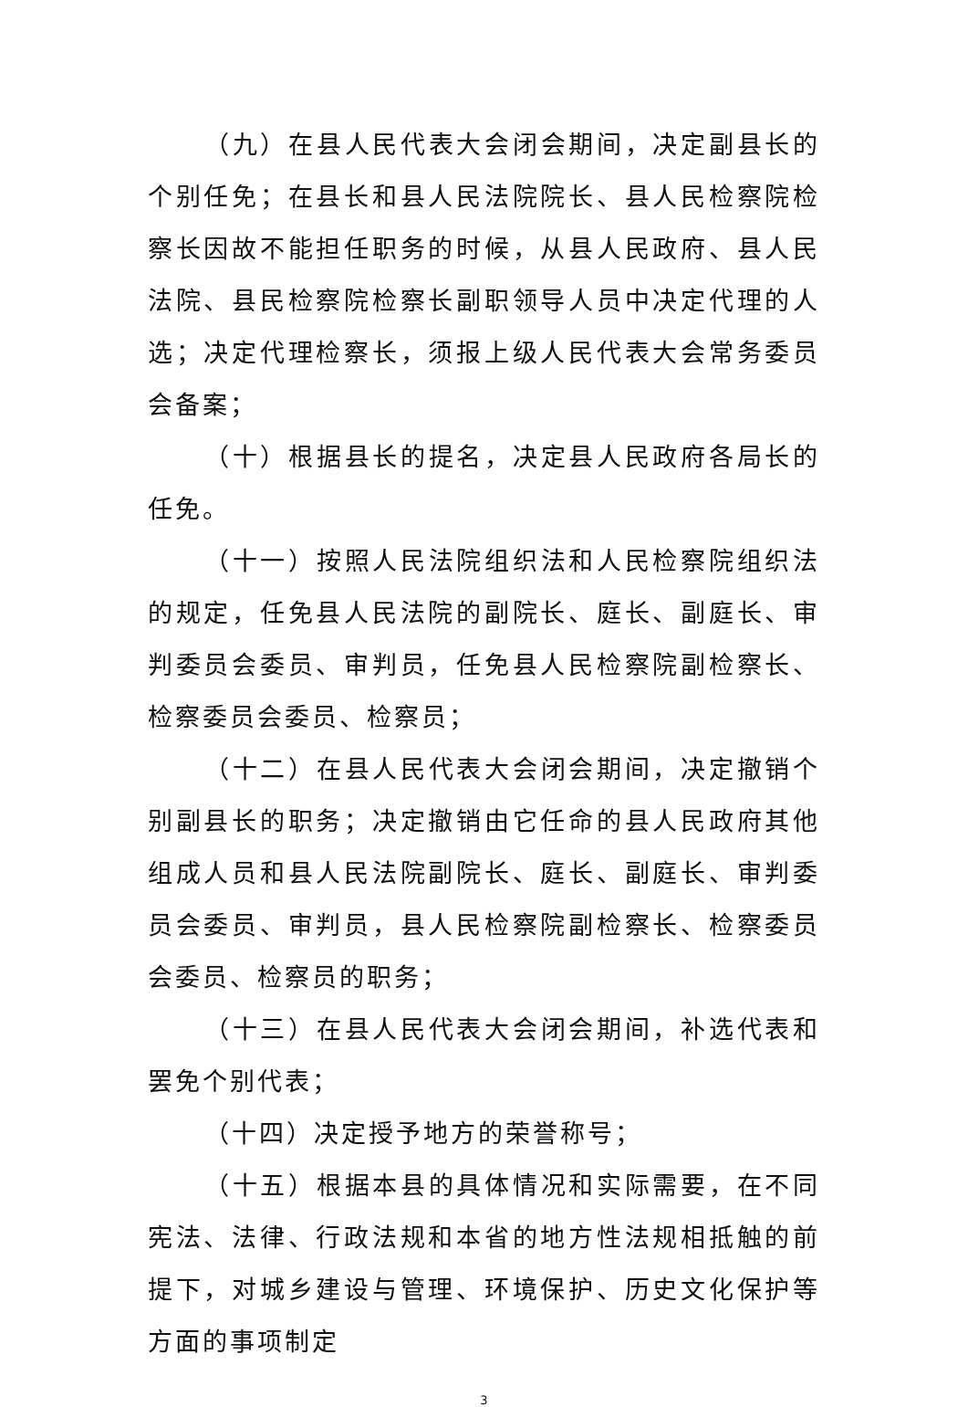（九）在县人民代表大会闭会期间，决定副县长的个别任免；在县长和县人民法院院长、县人民检察院检察长因故不能担任职务的时候，从县人民政府、县人民法院、县民检察院检察长副职领导人员中决定代理的人选；决定代理检察长，须报上级人民代表大会常务委员会备案；
（十）根据县长的提名，决定县人民政府各局长的任免。
（十一）按照人民法院组织法和人民检察院组织法的规定，任免县人民法院的副院长、庭长、副庭长、审判委员会委员、审判员，任免县人民检察院副检察长、检察委员会委员、检察员；
（十二）在县人民代表大会闭会期间，决定撤销个别副县长的职务；决定撤销由它任命的县人民政府其他组成人员和县人民法院副院长、庭长、副庭长、审判委员会委员、审判员，县人民检察院副检察长、检察委员会委员、检察员的职务；
（十三）在县人民代表大会闭会期间，补选代表和罢免个别代表；
（十四）决定授予地方的荣誉称号；
（十五）根据本县的具体情况和实际需要，在不同宪法、法律、行政法规和本省的地方性法规相抵触的前提下，对城乡建设与管理、环境保护、历史文化保护等方面的事项制定
3